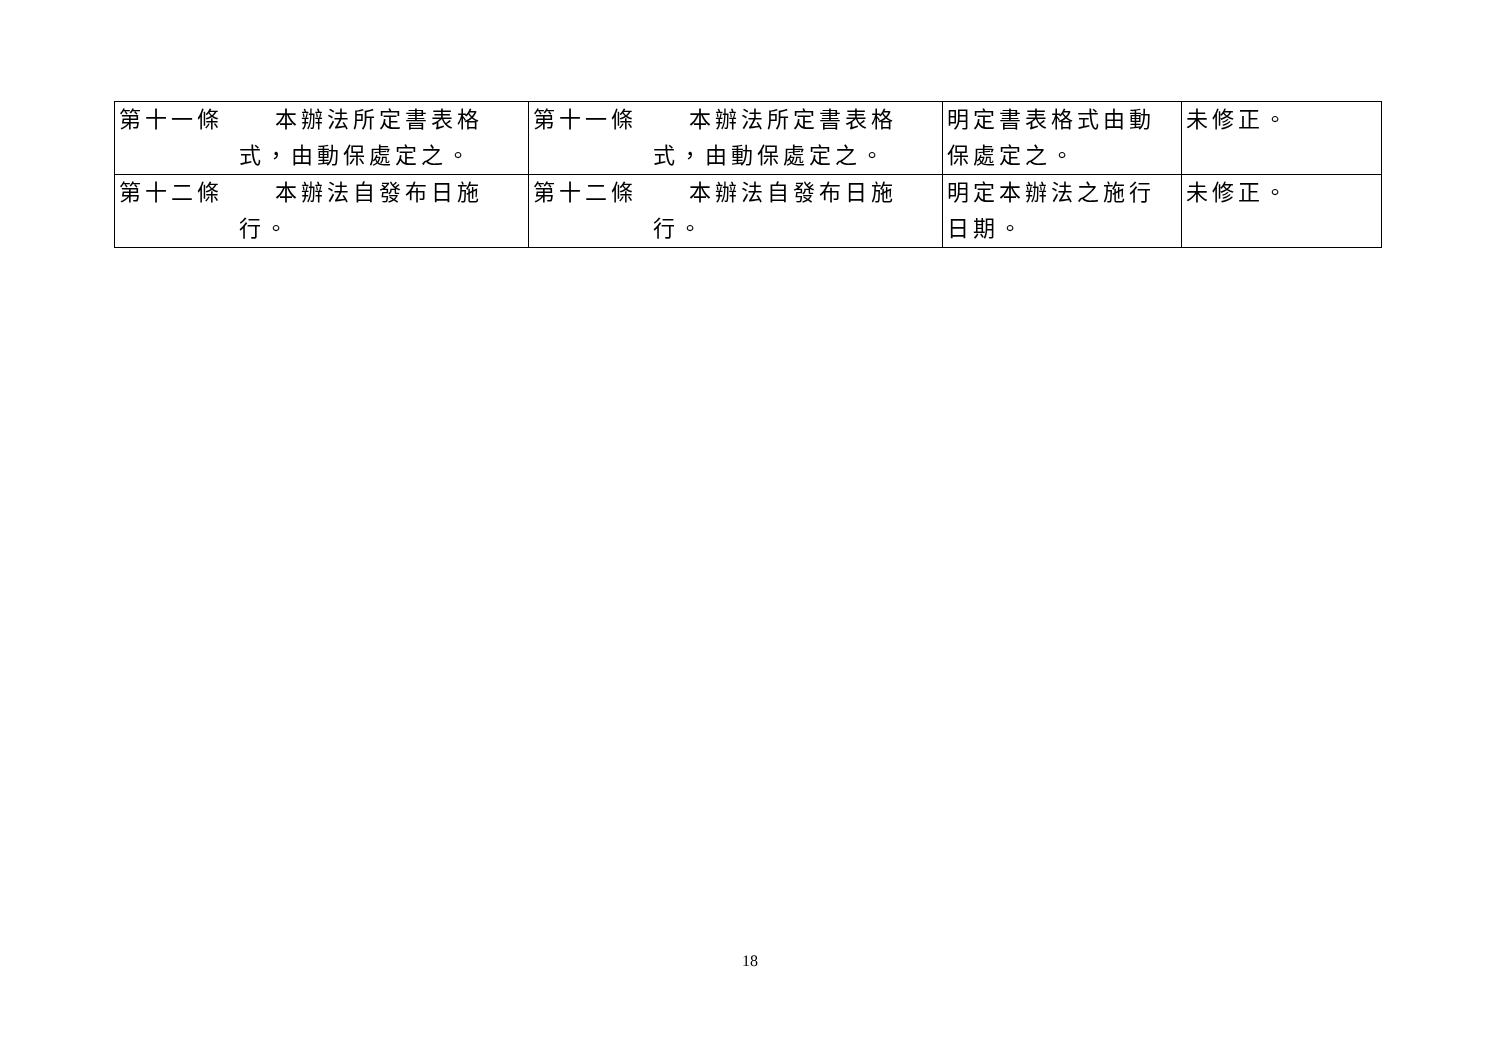| 第十一條 本辦法所定書表格 式，由動保處定之。 | 第十一條 本辦法所定書表格 式，由動保處定之。 | 明定書表格式由動保處定之。 | 未修正。 |
| 第十二條 本辦法自發布日施 行。 | 第十二條 本辦法自發布日施 行。 | 明定本辦法之施行日期。 | 未修正。 |
18